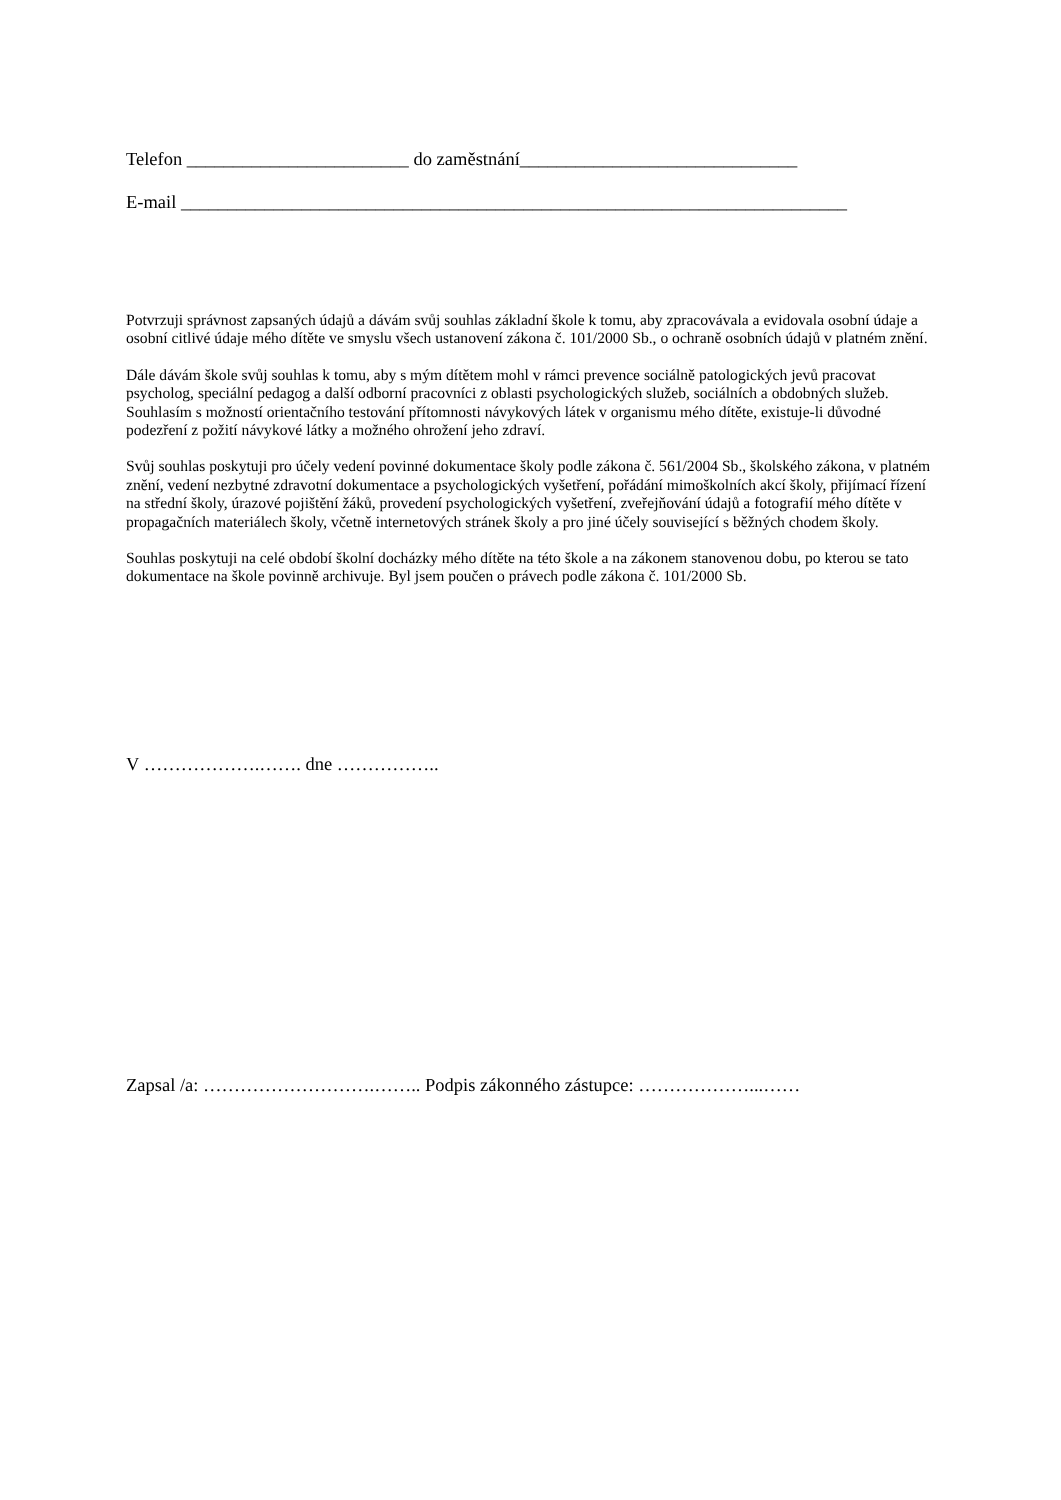Telefon ________________________ do zaměstnání______________________________
E-mail ________________________________________________________________________
Potvrzuji správnost zapsaných údajů a dávám svůj souhlas základní škole k tomu, aby zpracovávala a evidovala osobní údaje a osobní citlivé údaje mého dítěte ve smyslu všech ustanovení zákona č. 101/2000 Sb., o ochraně osobních údajů v platném znění.
Dále dávám škole svůj souhlas k tomu, aby s mým dítětem mohl v rámci prevence sociálně patologických jevů pracovat psycholog, speciální pedagog a další odborní pracovníci z oblasti psychologických služeb, sociálních a obdobných služeb. Souhlasím s možností orientačního testování přítomnosti návykových látek v organismu mého dítěte, existuje-li důvodné podezření z požití návykové látky a možného ohrožení jeho zdraví.
Svůj souhlas poskytuji pro účely vedení povinné dokumentace školy podle zákona č. 561/2004 Sb., školského zákona, v platném znění, vedení nezbytné zdravotní dokumentace a psychologických vyšetření, pořádání mimoškolních akcí školy, přijímací řízení na střední školy, úrazové pojištění žáků, provedení psychologických vyšetření, zveřejňování údajů a fotografií mého dítěte v propagačních materiálech školy, včetně internetových stránek školy a pro jiné účely související s běžných chodem školy.
Souhlas poskytuji na celé období školní docházky mého dítěte na této škole a na zákonem stanovenou dobu, po kterou se tato dokumentace na škole povinně archivuje. Byl jsem poučen o právech podle zákona č. 101/2000 Sb.
V ……………….……. dne ……………..
Zapsal /a: ……………………….…….. Podpis zákonného zástupce: ………………...……